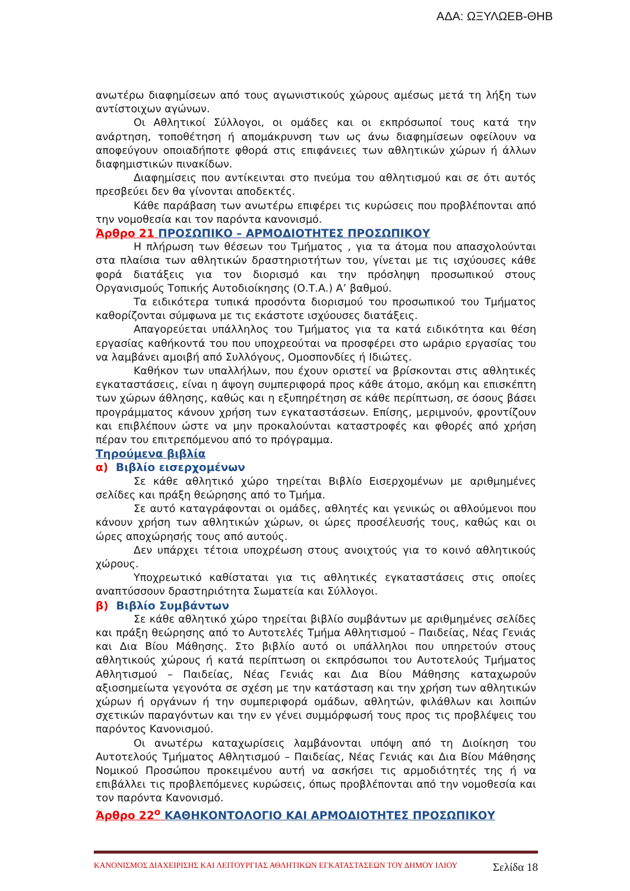ΑΔΑ: ΩΞΥΛΩΕΒ-ΘΗΒ
ανωτέρω διαφημίσεων από τους αγωνιστικούς χώρους αμέσως μετά τη λήξη των αντίστοιχων αγώνων.
Οι Αθλητικοί Σύλλογοι, οι ομάδες και οι εκπρόσωποί τους κατά την ανάρτηση, τοποθέτηση ή απομάκρυνση των ως άνω διαφημίσεων οφείλουν να αποφεύγουν οποιαδήποτε φθορά στις επιφάνειες των αθλητικών χώρων ή άλλων διαφημιστικών πινακίδων.
Διαφημίσεις που αντίκεινται στο πνεύμα του αθλητισμού και σε ότι αυτός πρεσβεύει δεν θα γίνονται αποδεκτές.
Κάθε παράβαση των ανωτέρω επιφέρει τις κυρώσεις που προβλέπονται από την νομοθεσία και τον παρόντα κανονισμό.
Άρθρο 21 ΠΡΟΣΩΠΙΚΟ – ΑΡΜΟΔΙΟΤΗΤΕΣ ΠΡΟΣΩΠΙΚΟΥ
Η πλήρωση των θέσεων του Τμήματος , για τα άτομα που απασχολούνται στα πλαίσια των αθλητικών δραστηριοτήτων του, γίνεται με τις ισχύουσες κάθε φορά διατάξεις για τον διορισμό και την πρόσληψη προσωπικού στους Οργανισμούς Τοπικής Αυτοδιοίκησης (Ο.Τ.Α.) Α’ βαθμού.
Τα ειδικότερα τυπικά προσόντα διορισμού του προσωπικού του Τμήματος καθορίζονται σύμφωνα με τις εκάστοτε ισχύουσες διατάξεις.
Απαγορεύεται υπάλληλος του Τμήματος για τα κατά ειδικότητα και θέση εργασίας καθήκοντά του που υποχρεούται να προσφέρει στο ωράριο εργασίας του να λαμβάνει αμοιβή από Συλλόγους, Ομοσπονδίες ή Ιδιώτες.
Καθήκον των υπαλλήλων, που έχουν οριστεί να βρίσκονται στις αθλητικές εγκαταστάσεις, είναι η άψογη συμπεριφορά προς κάθε άτομο, ακόμη και επισκέπτη των χώρων άθλησης, καθώς και η εξυπηρέτηση σε κάθε περίπτωση, σε όσους βάσει προγράμματος κάνουν χρήση των εγκαταστάσεων. Επίσης, μεριμνούν, φροντίζουν και επιβλέπουν ώστε να μην προκαλούνται καταστροφές και φθορές από χρήση πέραν του επιτρεπόμενου από το πρόγραμμα.
Τηρούμενα βιβλία
α) Βιβλίο εισερχομένων
Σε κάθε αθλητικό χώρο τηρείται Βιβλίο Εισερχομένων με αριθμημένες σελίδες και πράξη θεώρησης από το Τμήμα.
Σε αυτό καταγράφονται οι ομάδες, αθλητές και γενικώς οι αθλούμενοι που κάνουν χρήση των αθλητικών χώρων, οι ώρες προσέλευσής τους, καθώς και οι ώρες αποχώρησής τους από αυτούς.
Δεν υπάρχει τέτοια υποχρέωση στους ανοιχτούς για το κοινό αθλητικούς χώρους.
Υποχρεωτικό καθίσταται για τις αθλητικές εγκαταστάσεις στις οποίες αναπτύσσουν δραστηριότητα Σωματεία και Σύλλογοι.
β) Βιβλίο Συμβάντων
Σε κάθε αθλητικό χώρο τηρείται βιβλίο συμβάντων με αριθμημένες σελίδες και πράξη θεώρησης από το Αυτοτελές Τμήμα Αθλητισμού – Παιδείας, Νέας Γενιάς και Δια Βίου Μάθησης. Στο βιβλίο αυτό οι υπάλληλοι που υπηρετούν στους αθλητικούς χώρους ή κατά περίπτωση οι εκπρόσωποι του Αυτοτελούς Τμήματος Αθλητισμού – Παιδείας, Νέας Γενιάς και Δια Βίου Μάθησης καταχωρούν αξιοσημείωτα γεγονότα σε σχέση με την κατάσταση και την χρήση των αθλητικών χώρων ή οργάνων ή την συμπεριφορά ομάδων, αθλητών, φιλάθλων και λοιπών σχετικών παραγόντων και την εν γένει συμμόρφωσή τους προς τις προβλέψεις του παρόντος Κανονισμού.
Οι ανωτέρω καταχωρίσεις λαμβάνονται υπόψη από τη Διοίκηση του Αυτοτελούς Τμήματος Αθλητισμού – Παιδείας, Νέας Γενιάς και Δια Βίου Μάθησης Νομικού Προσώπου προκειμένου αυτή να ασκήσει τις αρμοδιότητές της ή να επιβάλλει τις προβλεπόμενες κυρώσεις, όπως προβλέπονται από την νομοθεσία και τον παρόντα Κανονισμό.
Άρθρο 22<sup>ο</sup> ΚΑΘΗΚΟΝΤΟΛΟΓΙΟ ΚΑΙ ΑΡΜΟΔΙΟΤΗΤΕΣ ΠΡΟΣΩΠΙΚΟΥ
ΚΑΝΟΝΙΣΜΟΣ ΔΙΑΧΕΙΡΙΣΗΣ ΚΑΙ ΛΕΙΤΟΥΡΓΙΑΣ ΑΘΛΗΤΙΚΩΝ ΕΓΚΑΤΑΣΤΑΣΕΩΝ ΤΟΥ ΔΗΜΟΥ ΙΛΙΟΥ Σελίδα 18